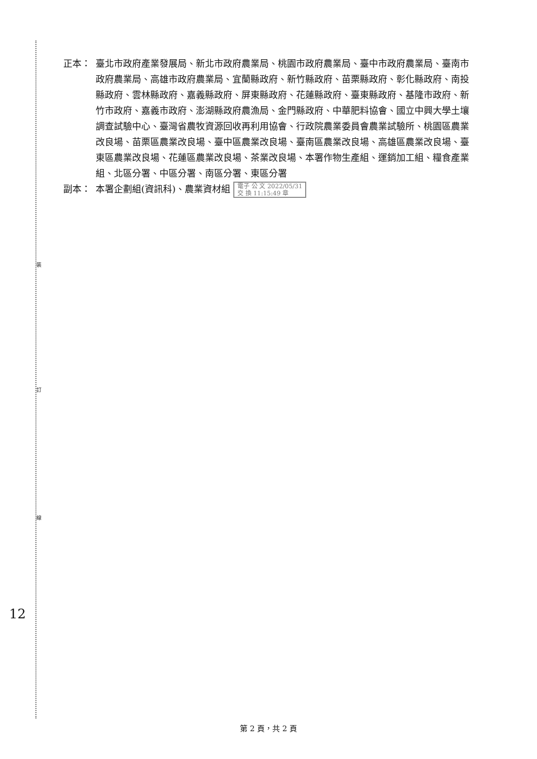裝
訂
線
正本： 臺北市政府產業發展局、新北市政府農業局、桃園市政府農業局、臺中市政府農業局、臺南市政府農業局、高雄市政府農業局、宜蘭縣政府、新竹縣政府、苗栗縣政府、彰化縣政府、南投縣政府、雲林縣政府、嘉義縣政府、屏東縣政府、花蓮縣政府、臺東縣政府、基隆市政府、新竹市政府、嘉義市政府、澎湖縣政府農漁局、金門縣政府、中華肥料協會、國立中興大學土壤調查試驗中心、臺灣省農牧資源回收再利用協會、行政院農業委員會農業試驗所、桃園區農業改良場、苗栗區農業改良場、臺中區農業改良場、臺南區農業改良場、高雄區農業改良場、臺東區農業改良場、花蓮區農業改良場、茶業改良場、本署作物生產組、運銷加工組、糧食產業組、北區分署、中區分署、南區分署、東區分署
副本： 本署企劃組(資訊科)、農業資材組 電子 公 文 2022/05/31
交 換 11:15:49 章
12
第 2 頁，共 2 頁